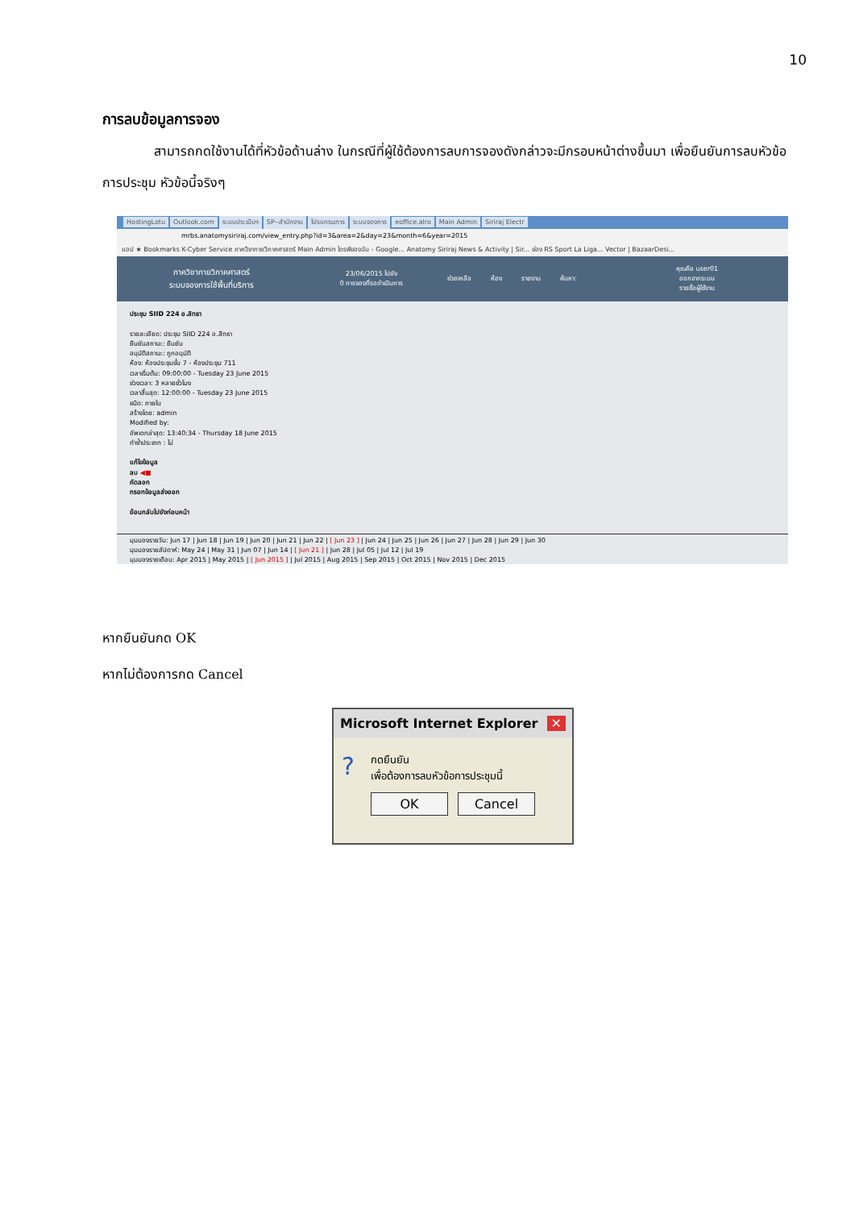10
การลบข้อมูลการจอง
สามารถกดใช้งานได้ที่หัวข้อด้านล่าง ในกรณีที่ผู้ใช้ต้องการลบการจองดังกล่าวจะมีกรอบหน้าต่างขึ้นมา เพื่อยืนยันการลบหัวข้อการประชุม หัวข้อนี้จริงๆ
HostingLotu Outlook.com ระบบประเมินฯ SP--สำนักงาน โปรแกรมการ ระบบจองการ eoffice.alro Main Admin Siriraj Electr
mrbs.anatomysiriraj.com/view_entry.php?id=3&area=2&day=23&month=6&year=2015
แอป ★ Bookmarks K-Cyber Service ภาควิชากายวิภาคศาสตร์ Main Admin ไดรฟ์ของฉัน - Google... Anatomy Siriraj News & Activity | Sir... ช่อง RS Sport La Liga... Vector | BazaarDesi...
ภาควิชากายวิภาคศาสตร์
ระบบจองการใช้พื้นที่บริการ
23/06/2015 ไปยัง
0 การจองที่รอดำเนินการ
ช่วยเหลือ ห้อง รายงาน ค้นหา:
คุณคือ user01
ออกจากระบบ
รายชื่อผู้ใช้งาน
ประชุม SIID 224 อ.สิทธา
รายละเอียด: ประชุม SIID 224 อ.สิทธา
ยืนยันสถานะ: ยืนยัน
อนุมัติสถานะ: ถูกอนุมัติ
ห้อง: ห้องประชุมชั้น 7 - ห้องประชุม 711
เวลาเริ่มต้น: 09:00:00 - Tuesday 23 June 2015
ช่วงเวลา: 3 หลายชั่วโมง
เวลาสิ้นสุด: 12:00:00 - Tuesday 23 June 2015
ชนิด: ภายใน
สร้างโดย: admin
Modified by:
อัพเดทล่าสุด: 13:40:34 - Thursday 18 June 2015
ทำซ้ำประเภท : ไม่
แก้ไขข้อมูล
ลบ ◀■
คัดลอก
กรอกข้อมูลส่งออก
ย้อนกลับไปยังก่อนหน้า
มุมมองรายวัน: Jun 17 | Jun 18 | Jun 19 | Jun 20 | Jun 21 | Jun 22 | [ Jun 23 ] | Jun 24 | Jun 25 | Jun 26 | Jun 27 | Jun 28 | Jun 29 | Jun 30
มุมมองรายสัปดาห์: May 24 | May 31 | Jun 07 | Jun 14 | [ Jun 21 ] | Jun 28 | Jul 05 | Jul 12 | Jul 19
มุมมองรายเดือน: Apr 2015 | May 2015 | [ Jun 2015 ] | Jul 2015 | Aug 2015 | Sep 2015 | Oct 2015 | Nov 2015 | Dec 2015
หากยืนยันกด OK
หากไม่ต้องการกด Cancel
Microsoft Internet Explorer ✕
? กดยืนยัน
เพื่อต้องการลบหัวข้อการประชุมนี้
OK Cancel